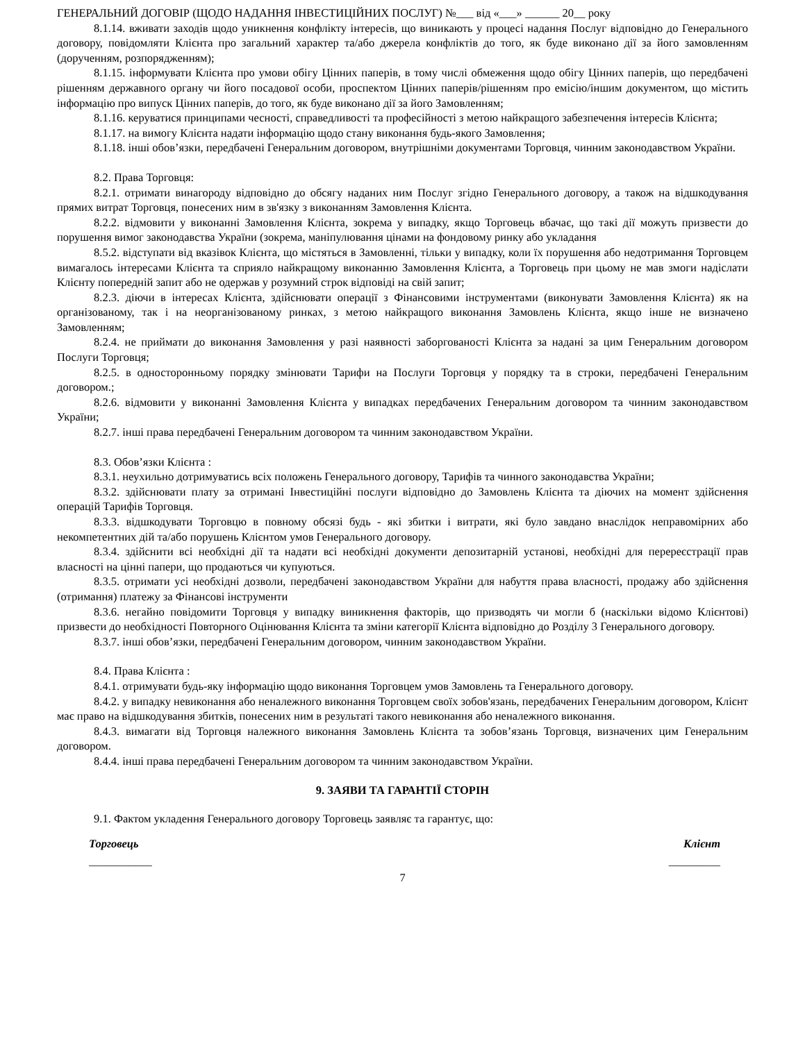ГЕНЕРАЛЬНИЙ ДОГОВІР (ЩОДО НАДАННЯ ІНВЕСТИЦІЙНИХ ПОСЛУГ) №___ від «___» ______ 20__ року
8.1.14. вживати заходів щодо уникнення конфлікту інтересів, що виникають у процесі надання Послуг відповідно до Генерального договору, повідомляти Клієнта про загальний характер та/або джерела конфліктів до того, як буде виконано дії за його замовленням (дорученням, розпорядженням);
8.1.15. інформувати Клієнта про умови обігу Цінних паперів, в тому числі обмеження щодо обігу Цінних паперів, що передбачені рішенням державного органу чи його посадової особи, проспектом Цінних паперів/рішенням про емісію/іншим документом, що містить інформацію про випуск Цінних паперів, до того, як буде виконано дії за його Замовленням;
8.1.16. керуватися принципами чесності, справедливості та професійності з метою найкращого забезпечення інтересів Клієнта;
8.1.17. на вимогу Клієнта надати інформацію щодо стану виконання будь-якого Замовлення;
8.1.18. інші обов’язки, передбачені Генеральним договором, внутрішніми документами Торговця, чинним законодавством України.
8.2. Права Торговця:
8.2.1. отримати винагороду відповідно до обсягу наданих ним Послуг згідно Генерального договору, а також на відшкодування прямих витрат Торговця, понесених ним в зв'язку з виконанням Замовлення Клієнта.
8.2.2. відмовити у виконанні Замовлення Клієнта, зокрема у випадку, якщо Торговець вбачає, що такі дії можуть призвести до порушення вимог законодавства України (зокрема, маніпулювання цінами на фондовому ринку або укладання
8.5.2. відступати від вказівок Клієнта, що містяться в Замовленні, тільки у випадку, коли їх порушення або недотримання Торговцем вимагалось інтересами Клієнта та сприяло найкращому виконанню Замовлення Клієнта, а Торговець при цьому не мав змоги надіслати Клієнту попередній запит або не одержав у розумний строк відповіді на свій запит;
8.2.3. діючи в інтересах Клієнта, здійснювати операції з Фінансовими інструментами (виконувати Замовлення Клієнта) як на організованому, так і на неорганізованому ринках, з метою найкращого виконання Замовлень Клієнта, якщо інше не визначено Замовленням;
8.2.4. не приймати до виконання Замовлення у разі наявності заборгованості Клієнта за надані за цим Генеральним договором Послуги Торговця;
8.2.5. в односторонньому порядку змінювати Тарифи на Послуги Торговця у порядку та в строки, передбачені Генеральним договором.;
8.2.6. відмовити у виконанні Замовлення Клієнта у випадках передбачених Генеральним договором та чинним законодавством України;
8.2.7. інші права передбачені Генеральним договором та чинним законодавством України.
8.3. Обов’язки Клієнта :
8.3.1. неухильно дотримуватись всіх положень Генерального договору, Тарифів та чинного законодавства України;
8.3.2. здійснювати плату за отримані Інвестиційні послуги відповідно до Замовлень Клієнта та діючих на момент здійснення операцій Тарифів Торговця.
8.3.3. відшкодувати Торговцю в повному обсязі будь - які збитки і витрати, які було завдано внаслідок неправомірних або некомпетентних дій та/або порушень Клієнтом умов Генерального договору.
8.3.4. здійснити всі необхідні дії та надати всі необхідні документи депозитарній установі, необхідні для перереєстрації прав власності на цінні папери, що продаються чи купуються.
8.3.5. отримати усі необхідні дозволи, передбачені законодавством України для набуття права власності, продажу або здійснення (отримання) платежу за Фінансові інструменти
8.3.6. негайно повідомити Торговця у випадку виникнення факторів, що призводять чи могли б (наскільки відомо Клієнтові) призвести до необхідності Повторного Оцінювання Клієнта та зміни категорії Клієнта відповідно до Розділу 3 Генерального договору.
8.3.7. інші обов’язки, передбачені Генеральним договором, чинним законодавством України.
8.4. Права Клієнта :
8.4.1. отримувати будь-яку інформацію щодо виконання Торговцем умов Замовлень та Генерального договору.
8.4.2. у випадку невиконання або неналежного виконання Торговцем своїх зобов'язань, передбачених Генеральним договором, Клієнт має право на відшкодування збитків, понесених ним в результаті такого невиконання або неналежного виконання.
8.4.3. вимагати від Торговця належного виконання Замовлень Клієнта та зобов’язань Торговця, визначених цим Генеральним договором.
8.4.4. інші права передбачені Генеральним договором та чинним законодавством України.
9. ЗАЯВИ ТА ГАРАНТІЇ СТОРІН
9.1. Фактом укладення Генерального договору Торговець заявляє та гарантує, що:
Торговець Клієнт
___________ _________
7